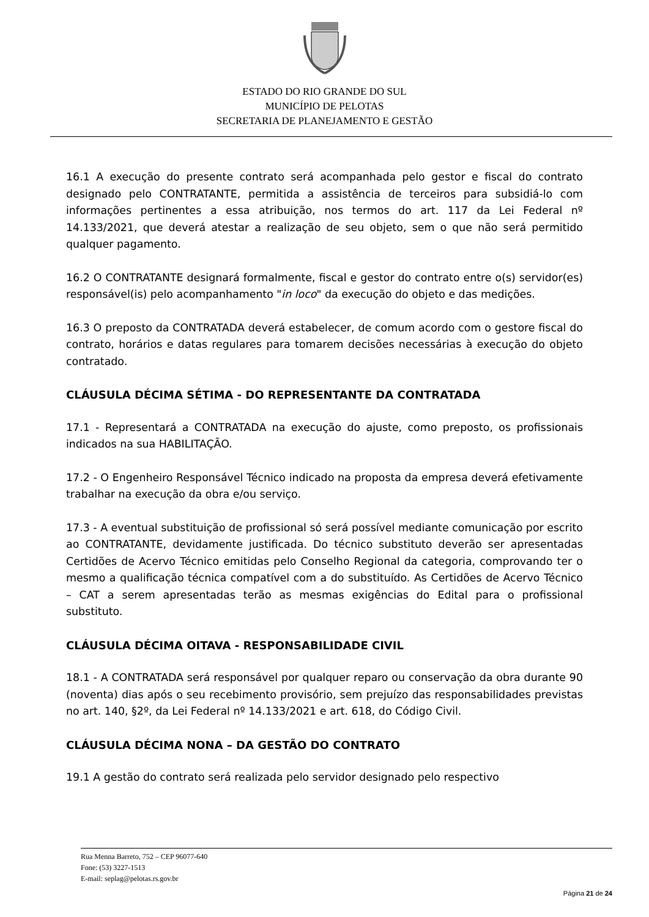ESTADO DO RIO GRANDE DO SUL
MUNICÍPIO DE PELOTAS
SECRETARIA DE PLANEJAMENTO E GESTÃO
16.1 A execução do presente contrato será acompanhada pelo gestor e fiscal do contrato designado pelo CONTRATANTE, permitida a assistência de terceiros para subsidiá-lo com informações pertinentes a essa atribuição, nos termos do art. 117 da Lei Federal nº 14.133/2021, que deverá atestar a realização de seu objeto, sem o que não será permitido qualquer pagamento.
16.2 O CONTRATANTE designará formalmente, fiscal e gestor do contrato entre o(s) servidor(es) responsável(is) pelo acompanhamento "in loco" da execução do objeto e das medições.
16.3 O preposto da CONTRATADA deverá estabelecer, de comum acordo com o gestore fiscal do contrato, horários e datas regulares para tomarem decisões necessárias à execução do objeto contratado.
CLÁUSULA DÉCIMA SÉTIMA - DO REPRESENTANTE DA CONTRATADA
17.1 - Representará a CONTRATADA na execução do ajuste, como preposto, os profissionais indicados na sua HABILITAÇÃO.
17.2 - O Engenheiro Responsável Técnico indicado na proposta da empresa deverá efetivamente trabalhar na execução da obra e/ou serviço.
17.3 - A eventual substituição de profissional só será possível mediante comunicação por escrito ao CONTRATANTE, devidamente justificada. Do técnico substituto deverão ser apresentadas Certidões de Acervo Técnico emitidas pelo Conselho Regional da categoria, comprovando ter o mesmo a qualificação técnica compatível com a do substituído. As Certidões de Acervo Técnico – CAT a serem apresentadas terão as mesmas exigências do Edital para o profissional substituto.
CLÁUSULA DÉCIMA OITAVA - RESPONSABILIDADE CIVIL
18.1 - A CONTRATADA será responsável por qualquer reparo ou conservação da obra durante 90 (noventa) dias após o seu recebimento provisório, sem prejuízo das responsabilidades previstas no art. 140, §2º, da Lei Federal nº 14.133/2021 e art. 618, do Código Civil.
CLÁUSULA DÉCIMA NONA – DA GESTÃO DO CONTRATO
19.1 A gestão do contrato será realizada pelo servidor designado pelo respectivo
Rua Menna Barreto, 752 – CEP 96077-640
Fone: (53) 3227-1513
E-mail: seplag@pelotas.rs.gov.br
Página 21 de 24